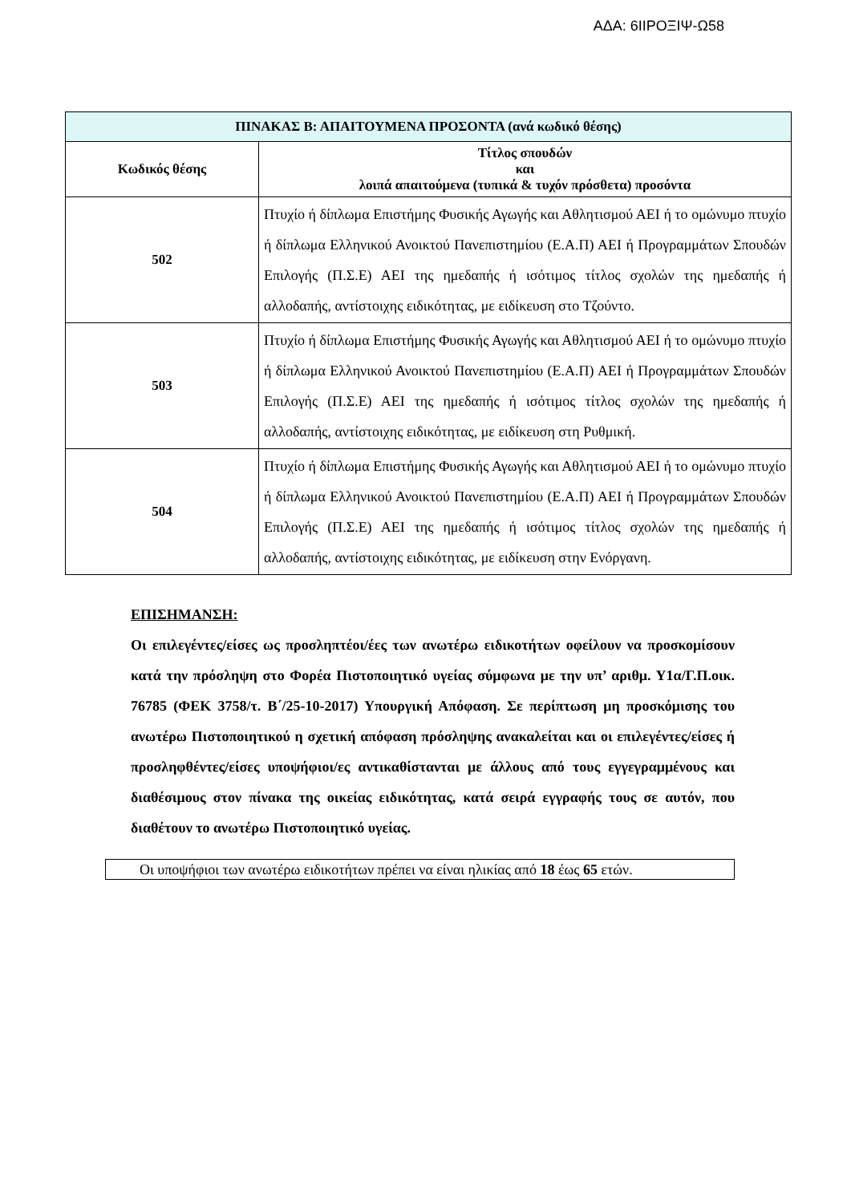ΑΔΑ: 6ΙΙΡΟΞΙΨ-Ω58
| ΠΙΝΑΚΑΣ Β: ΑΠΑΙΤΟΥΜΕΝΑ ΠΡΟΣΟΝΤΑ (ανά κωδικό θέσης) | |
| --- | --- |
| Κωδικός θέσης | Τίτλος σπουδών και λοιπά απαιτούμενα (τυπικά & τυχόν πρόσθετα) προσόντα |
| 502 | Πτυχίο ή δίπλωμα Επιστήμης Φυσικής Αγωγής και Αθλητισμού ΑΕΙ ή το ομώνυμο πτυχίο ή δίπλωμα Ελληνικού Ανοικτού Πανεπιστημίου (Ε.Α.Π) ΑΕΙ ή Προγραμμάτων Σπουδών Επιλογής (Π.Σ.Ε) ΑΕΙ της ημεδαπής ή ισότιμος τίτλος σχολών της ημεδαπής ή αλλοδαπής, αντίστοιχης ειδικότητας, με ειδίκευση στο Τζούντο. |
| 503 | Πτυχίο ή δίπλωμα Επιστήμης Φυσικής Αγωγής και Αθλητισμού ΑΕΙ ή το ομώνυμο πτυχίο ή δίπλωμα Ελληνικού Ανοικτού Πανεπιστημίου (Ε.Α.Π) ΑΕΙ ή Προγραμμάτων Σπουδών Επιλογής (Π.Σ.Ε) ΑΕΙ της ημεδαπής ή ισότιμος τίτλος σχολών της ημεδαπής ή αλλοδαπής, αντίστοιχης ειδικότητας, με ειδίκευση στη Ρυθμική. |
| 504 | Πτυχίο ή δίπλωμα Επιστήμης Φυσικής Αγωγής και Αθλητισμού ΑΕΙ ή το ομώνυμο πτυχίο ή δίπλωμα Ελληνικού Ανοικτού Πανεπιστημίου (Ε.Α.Π) ΑΕΙ ή Προγραμμάτων Σπουδών Επιλογής (Π.Σ.Ε) ΑΕΙ της ημεδαπής ή ισότιμος τίτλος σχολών της ημεδαπής ή αλλοδαπής, αντίστοιχης ειδικότητας, με ειδίκευση στην Ενόργανη. |
ΕΠΙΣΗΜΑΝΣΗ:
Οι επιλεγέντες/είσες ως προσληπτέοι/έες των ανωτέρω ειδικοτήτων οφείλουν να προσκομίσουν κατά την πρόσληψη στο Φορέα Πιστοποιητικό υγείας σύμφωνα με την υπ’ αριθμ. Υ1α/Γ.Π.οικ. 76785 (ΦΕΚ 3758/τ. Β΄/25-10-2017) Υπουργική Απόφαση. Σε περίπτωση μη προσκόμισης του ανωτέρω Πιστοποιητικού η σχετική απόφαση πρόσληψης ανακαλείται και οι επιλεγέντες/είσες ή προσληφθέντες/είσες υποψήφιοι/ες αντικαθίστανται με άλλους από τους εγγεγραμμένους και διαθέσιμους στον πίνακα της οικείας ειδικότητας, κατά σειρά εγγραφής τους σε αυτόν, που διαθέτουν το ανωτέρω Πιστοποιητικό υγείας.
Οι υποψήφιοι των ανωτέρω ειδικοτήτων πρέπει να είναι ηλικίας από 18 έως 65 ετών.